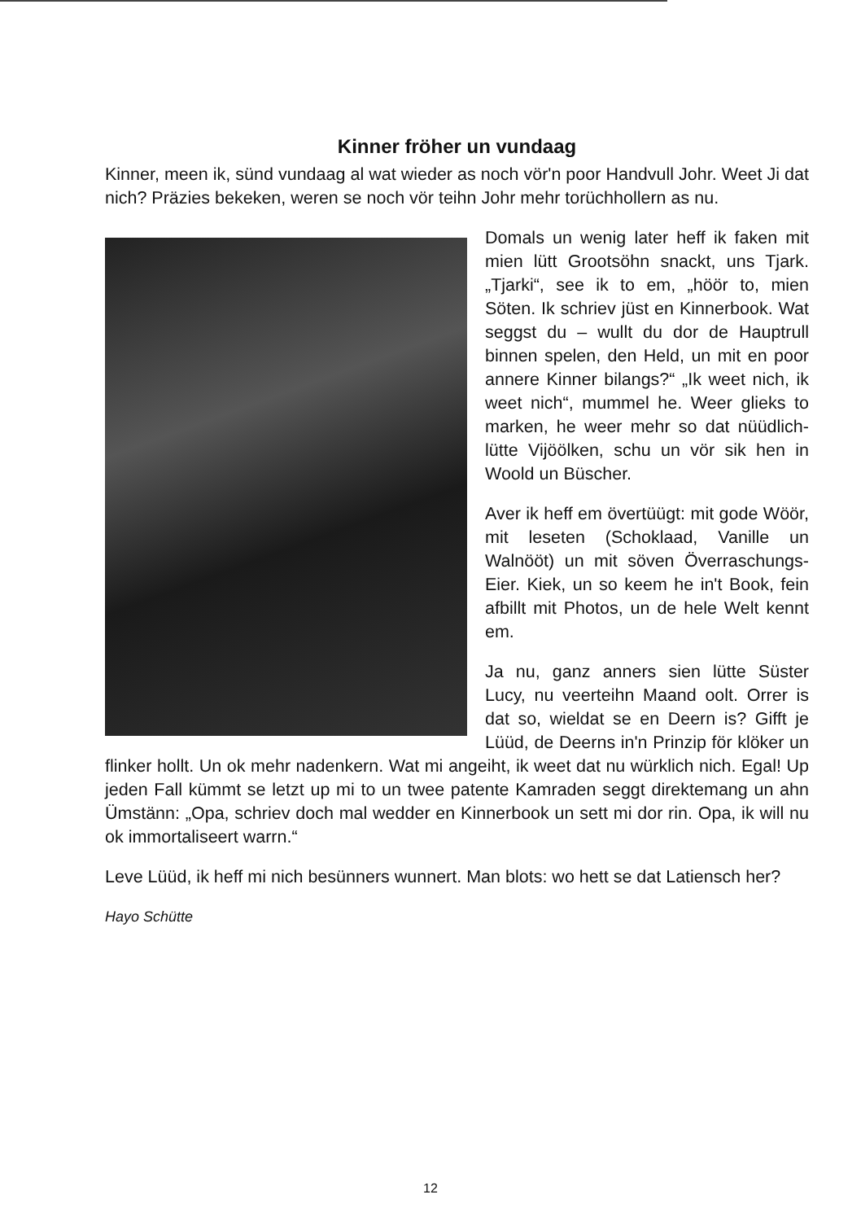Kinner fröher un vundaag
Kinner, meen ik, sünd vundaag al wat wieder as noch vör'n poor Handvull Johr. Weet Ji dat nich? Präzies bekeken, weren se noch vör teihn Johr mehr torüchhollern as nu.
Domals un wenig later heff ik faken mit mien lütt Grootsöhn snackt, uns Tjark. „Tjarki“, see ik to em, „höör to, mien Söten. Ik schriev jüst en Kinnerbook. Wat seggst du – wullt du dor de Hauptrull binnen spelen, den Held, un mit en poor annere Kinner bilangs?“ „Ik weet nich, ik weet nich“, mummel he. Weer glieks to marken, he weer mehr so dat nüüdlich-lütte Vijöölken, schu un vör sik hen in Woold un Büscher.
Aver ik heff em övertüügt: mit gode Wöör, mit leseten (Schoklaad, Vanille un Walnööt) un mit söven Överraschungs-Eier. Kiek, un so keem he in't Book, fein afbillt mit Photos, un de hele Welt kennt em.
Ja nu, ganz anners sien lütte Süster Lucy, nu veerteihn Maand oolt. Orrer is dat so, wieldat se en Deern is? Gifft je Lüüd, de Deerns in'n Prinzip för klöker un flinker hollt. Un ok mehr nadenkern. Wat mi angeiht, ik weet dat nu würklich nich. Egal! Up jeden Fall kümmt se letzt up mi to un twee patente Kamraden seggt direktemang un ahn Ümstänn: „Opa, schriev doch mal wedder en Kinnerbook un sett mi dor rin. Opa, ik will nu ok immortaliseert warrn.“
Leve Lüüd, ik heff mi nich besünners wunnert. Man blots: wo hett se dat Latiensch her?
Hayo Schütte
12